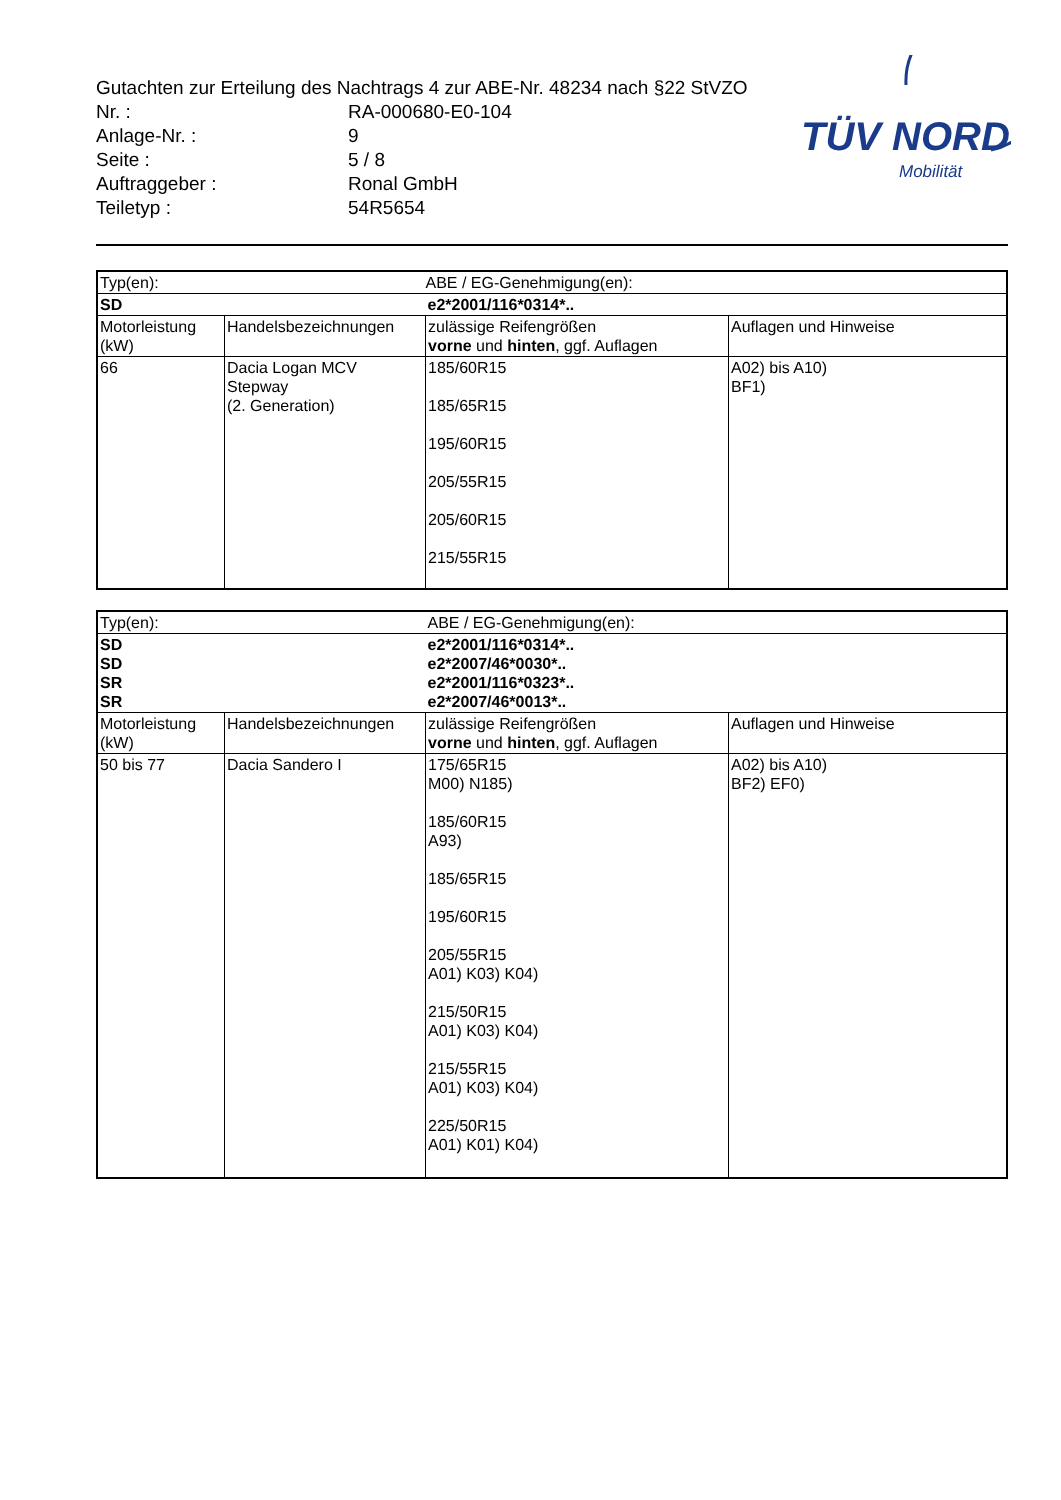TÜV NORD
Mobilität
Gutachten zur Erteilung des Nachtrags 4 zur ABE-Nr. 48234 nach §22 StVZO
| Nr. : | RA-000680-E0-104 |
| Anlage-Nr. : | 9 |
| Seite : | 5 / 8 |
| Auftraggeber : | Ronal GmbH |
| Teiletyp : | 54R5654 |
| Typ(en): | | ABE / EG-Genehmigung(en): | |
| SD | | e2*2001/116*0314*.. | |
| Motorleistung (kW) | Handelsbezeichnungen | zulässige Reifengrößen vorne und hinten , ggf. Auflagen | Auflagen und Hinweise |
| 66 | Dacia Logan MCV Stepway (2. Generation) | 185/60R15 185/65R15 195/60R15 205/55R15 205/60R15 215/55R15 | A02) bis A10) BF1) |
| Typ(en): | | ABE / EG-Genehmigung(en): | |
| SD SD SR SR | | e2*2001/116*0314*.. e2*2007/46*0030*.. e2*2001/116*0323*.. e2*2007/46*0013*.. | |
| Motorleistung (kW) | Handelsbezeichnungen | zulässige Reifengrößen vorne und hinten , ggf. Auflagen | Auflagen und Hinweise |
| 50 bis 77 | Dacia Sandero I | 175/65R15 M00) N185) 185/60R15 A93) 185/65R15 195/60R15 205/55R15 A01) K03) K04) 215/50R15 A01) K03) K04) 215/55R15 A01) K03) K04) 225/50R15 A01) K01) K04) | A02) bis A10) BF2) EF0) |